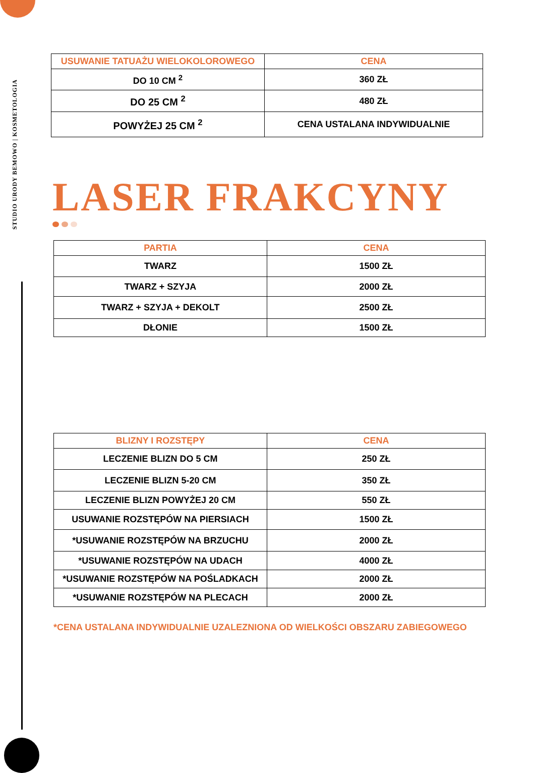STUDIO URODY BEMOWO | KOSMETOLOGIA
| USUWANIE TATUAŻU WIELOKOLOROWEGO | CENA |
| --- | --- |
| DO 10 CM <sup>2</sup> | 360 ZŁ |
| DO 25 CM <sup>2</sup> | 480 ZŁ |
| POWYŻEJ 25 CM <sup>2</sup> | CENA USTALANA INDYWIDUALNIE |
LASER FRAKCYNY
| PARTIA | CENA |
| --- | --- |
| TWARZ | 1500 ZŁ |
| TWARZ + SZYJA | 2000 ZŁ |
| TWARZ + SZYJA + DEKOLT | 2500 ZŁ |
| DŁONIE | 1500 ZŁ |
| BLIZNY I ROZSTĘPY | CENA |
| --- | --- |
| LECZENIE BLIZN DO 5 CM | 250 ZŁ |
| LECZENIE BLIZN 5-20 CM | 350 ZŁ |
| LECZENIE BLIZN POWYŻEJ 20 CM | 550 ZŁ |
| USUWANIE ROZSTĘPÓW NA PIERSIACH | 1500 ZŁ |
| *USUWANIE ROZSTĘPÓW NA BRZUCHU | 2000 ZŁ |
| *USUWANIE ROZSTĘPÓW NA UDACH | 4000 ZŁ |
| *USUWANIE ROZSTĘPÓW NA POŚLADKACH | 2000 ZŁ |
| *USUWANIE ROZSTĘPÓW NA PLECACH | 2000 ZŁ |
*CENA USTALANA INDYWIDUALNIE UZALEZNIONA OD WIELKOŚCI OBSZARU ZABIEGOWEGO